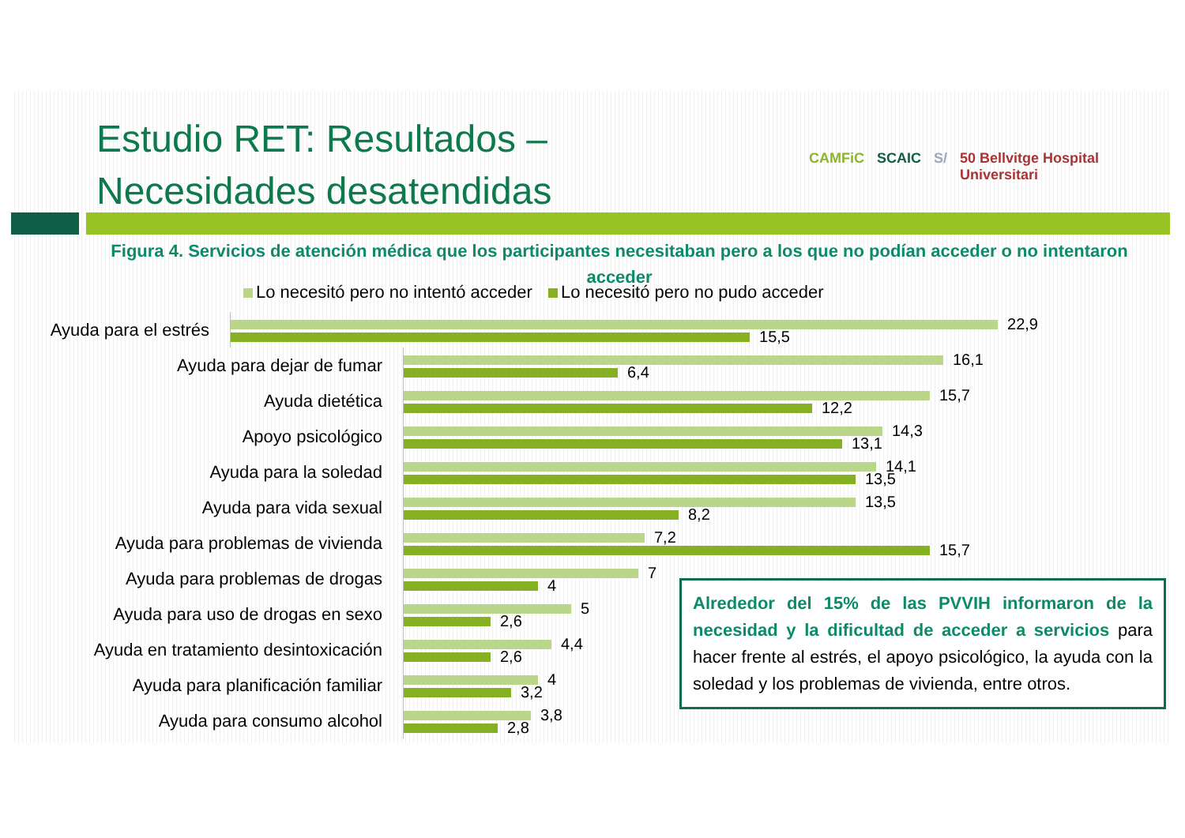Estudio RET: Resultados –
Necesidades desatendidas
CAMFiC SCAIC S/ 50 Bellvitge Hospital Universitari
Figura 4. Servicios de atención médica que los participantes necesitaban pero a los que no podían acceder o no intentaron acceder
Lo necesitó pero no intentó acceder Lo necesitó pero no pudo acceder
Ayuda para el estrés
22,9
15,5
Ayuda para dejar de fumar
16,1
6,4
Ayuda dietética
15,7
12,2
Apoyo psicológico
14,3
13,1
Ayuda para la soledad
14,1
13,5
Ayuda para vida sexual
13,5
8,2
Ayuda para problemas de vivienda
7,2
15,7
Ayuda para problemas de drogas
7
4
Ayuda para uso de drogas en sexo
5
2,6
Ayuda en tratamiento desintoxicación
4,4
2,6
Ayuda para planificación familiar
4
3,2
Ayuda para consumo alcohol
3,8
2,8
Alrededor del 15% de las PVVIH informaron de la necesidad y la dificultad de acceder a servicios para hacer frente al estrés, el apoyo psicológico, la ayuda con la soledad y los problemas de vivienda, entre otros.